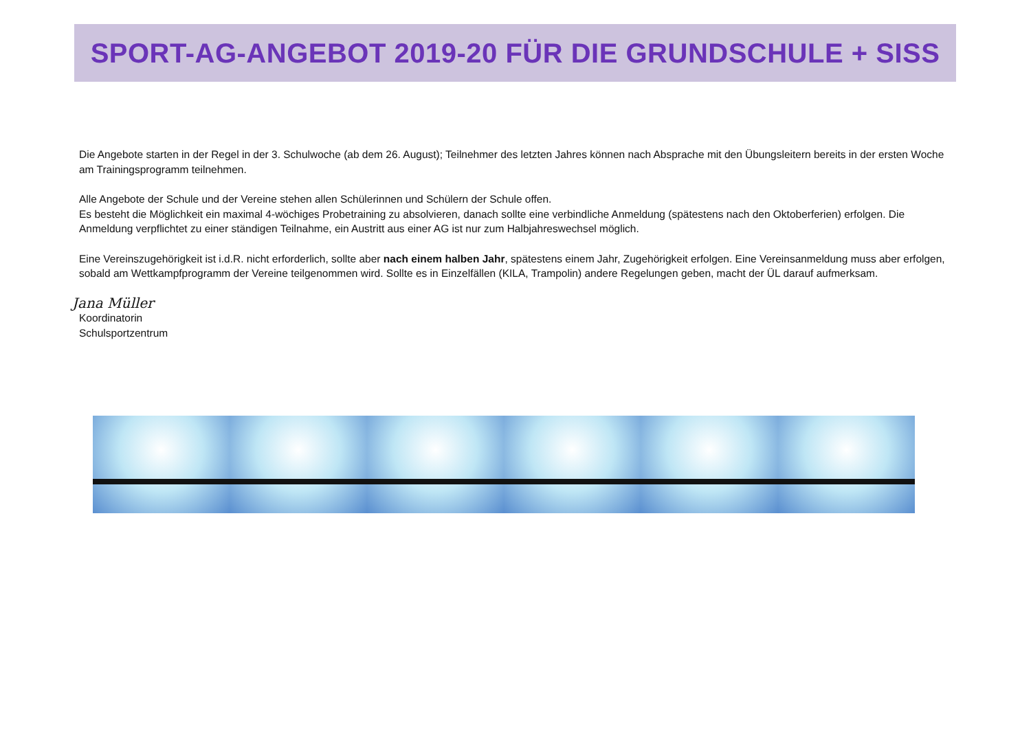SPORT-AG-ANGEBOT 2019-20 FÜR DIE GRUNDSCHULE + SISS
Die Angebote starten in der Regel in der 3. Schulwoche (ab dem 26. August); Teilnehmer des letzten Jahres können nach Absprache mit den Übungsleitern bereits in der ersten Woche am Trainingsprogramm teilnehmen.
Alle Angebote der Schule und der Vereine stehen allen Schülerinnen und Schülern der Schule offen.
Es besteht die Möglichkeit ein maximal 4-wöchiges Probetraining zu absolvieren, danach sollte eine verbindliche Anmeldung (spätestens nach den Oktoberferien) erfolgen. Die Anmeldung verpflichtet zu einer ständigen Teilnahme, ein Austritt aus einer AG ist nur zum Halbjahreswechsel möglich.
Eine Vereinszugehörigkeit ist i.d.R. nicht erforderlich, sollte aber nach einem halben Jahr, spätestens einem Jahr, Zugehörigkeit erfolgen. Eine Vereinsanmeldung muss aber erfolgen, sobald am Wettkampfprogramm der Vereine teilgenommen wird. Sollte es in Einzelfällen (KILA, Trampolin) andere Regelungen geben, macht der ÜL darauf aufmerksam.
Jana Müller
Koordinatorin
Schulsportzentrum